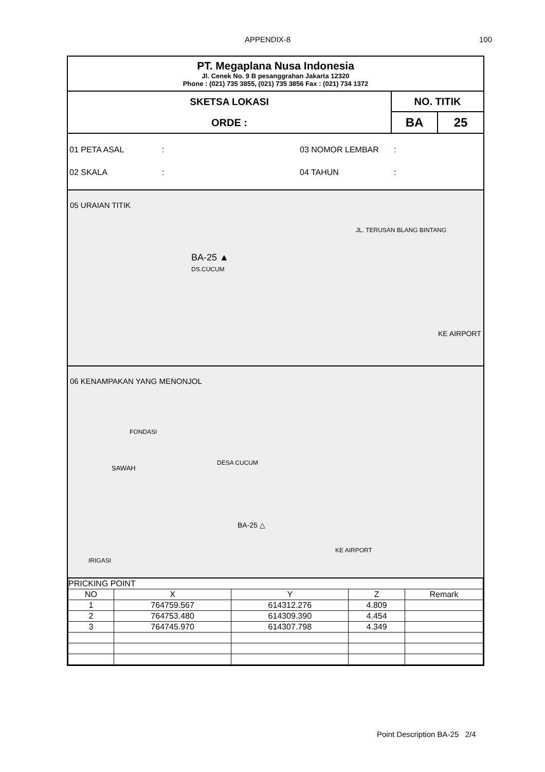APPENDIX-8 100
PT. Megaplana Nusa Indonesia
Jl. Cenek No. 9 B pesanggrahan Jakarta 12320
Phone : (021) 735 3855, (021) 735 3856 Fax : (021) 734 1372
SKETSA LOKASI
ORDE :
NO. TITIK
BA 25
01 PETA ASAL: 03 NOMOR LEMBAR:
02 SKALA: 04 TAHUN:
05 URAIAN TITIK
BA-25 ▲
DS.CUCUM
KE AIRPORT
JL. TERUSAN BLANG BINTANG
06 KENAMPAKAN YANG MENONJOL
FONDASI
SAWAH
DESA CUCUM
BA-25 △
IRIGASI
KE AIRPORT
| PRICKING POINT | | | | |
| NO | X | Y | Z | Remark |
| 1 | 764759.567 | 614312.276 | 4.809 | |
| 2 | 764753.480 | 614309.390 | 4.454 | |
| 3 | 764745.970 | 614307.798 | 4.349 | |
Point Description BA-25 2/4